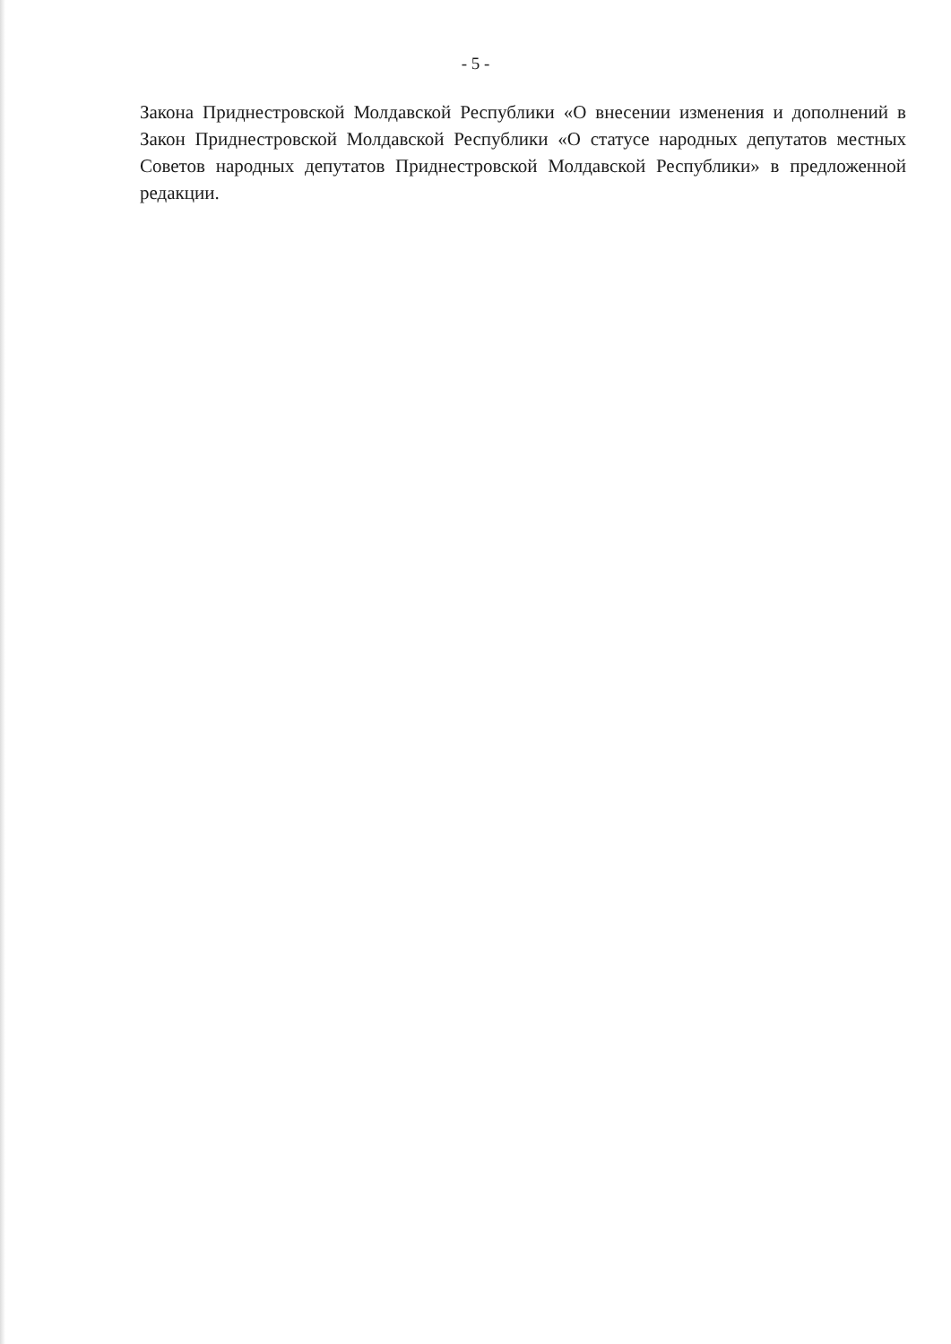- 5 -
Закона Приднестровской Молдавской Республики «О внесении изменения и дополнений в Закон Приднестровской Молдавской Республики «О статусе народных депутатов местных Советов народных депутатов Приднестровской Молдавской Республики» в предложенной редакции.